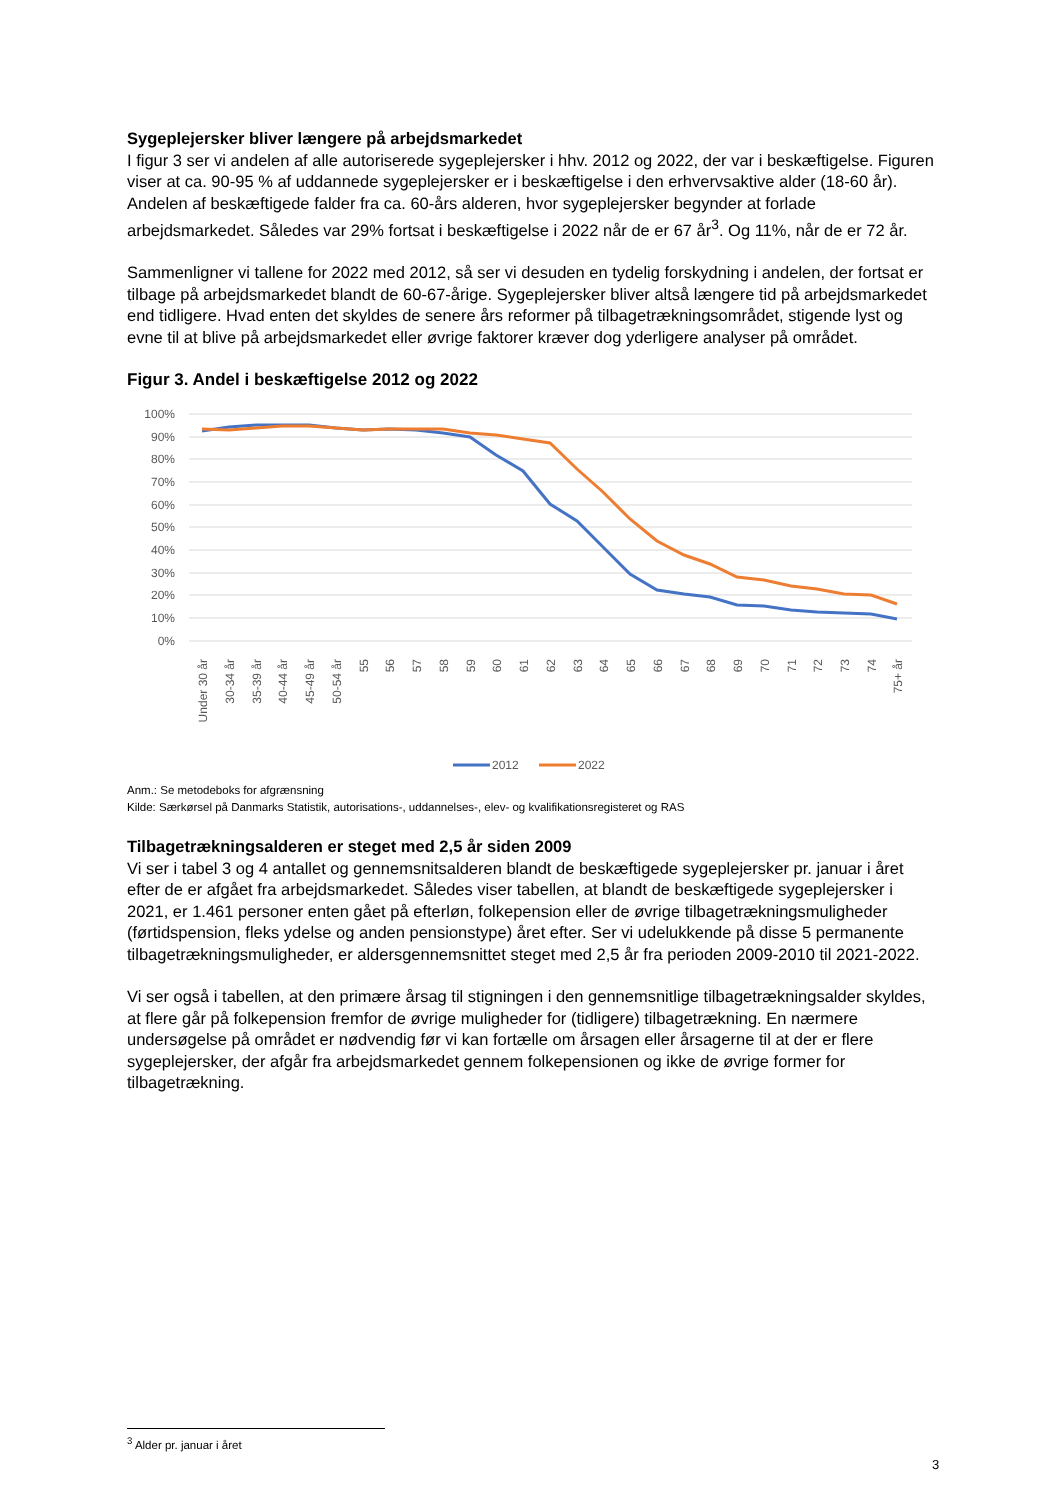Sygeplejersker bliver længere på arbejdsmarkedet
I figur 3 ser vi andelen af alle autoriserede sygeplejersker i hhv. 2012 og 2022, der var i beskæftigelse. Figuren viser at ca. 90-95 % af uddannede sygeplejersker er i beskæftigelse i den erhvervsaktive alder (18-60 år). Andelen af beskæftigede falder fra ca. 60-års alderen, hvor sygeplejersker begynder at forlade arbejdsmarkedet. Således var 29% fortsat i beskæftigelse i 2022 når de er 67 år<sup>3</sup>. Og 11%, når de er 72 år.
Sammenligner vi tallene for 2022 med 2012, så ser vi desuden en tydelig forskydning i andelen, der fortsat er tilbage på arbejdsmarkedet blandt de 60-67-årige. Sygeplejersker bliver altså længere tid på arbejdsmarkedet end tidligere. Hvad enten det skyldes de senere års reformer på tilbagetrækningsområdet, stigende lyst og evne til at blive på arbejdsmarkedet eller øvrige faktorer kræver dog yderligere analyser på området.
Figur 3. Andel i beskæftigelse 2012 og 2022
100%
90%
80%
70%
60%
50%
40%
30%
20%
10%
0%
Under 30 år
30-34 år
35-39 år
40-44 år
45-49 år
50-54 år
55
56
57
58
59
60
61
62
63
64
65
66
67
68
69
70
71
72
73
74
75+ år
2012
2022
Anm.: Se metodeboks for afgrænsning
Kilde: Særkørsel på Danmarks Statistik, autorisations-, uddannelses-, elev- og kvalifikationsregisteret og RAS
Tilbagetrækningsalderen er steget med 2,5 år siden 2009
Vi ser i tabel 3 og 4 antallet og gennemsnitsalderen blandt de beskæftigede sygeplejersker pr. januar i året efter de er afgået fra arbejdsmarkedet. Således viser tabellen, at blandt de beskæftigede sygeplejersker i 2021, er 1.461 personer enten gået på efterløn, folkepension eller de øvrige tilbagetrækningsmuligheder (førtidspension, fleks ydelse og anden pensionstype) året efter. Ser vi udelukkende på disse 5 permanente tilbagetrækningsmuligheder, er aldersgennemsnittet steget med 2,5 år fra perioden 2009-2010 til 2021-2022.
Vi ser også i tabellen, at den primære årsag til stigningen i den gennemsnitlige tilbagetrækningsalder skyldes, at flere går på folkepension fremfor de øvrige muligheder for (tidligere) tilbagetrækning. En nærmere undersøgelse på området er nødvendig før vi kan fortælle om årsagen eller årsagerne til at der er flere sygeplejersker, der afgår fra arbejdsmarkedet gennem folkepensionen og ikke de øvrige former for tilbagetrækning.
<sup>3</sup> Alder pr. januar i året
3